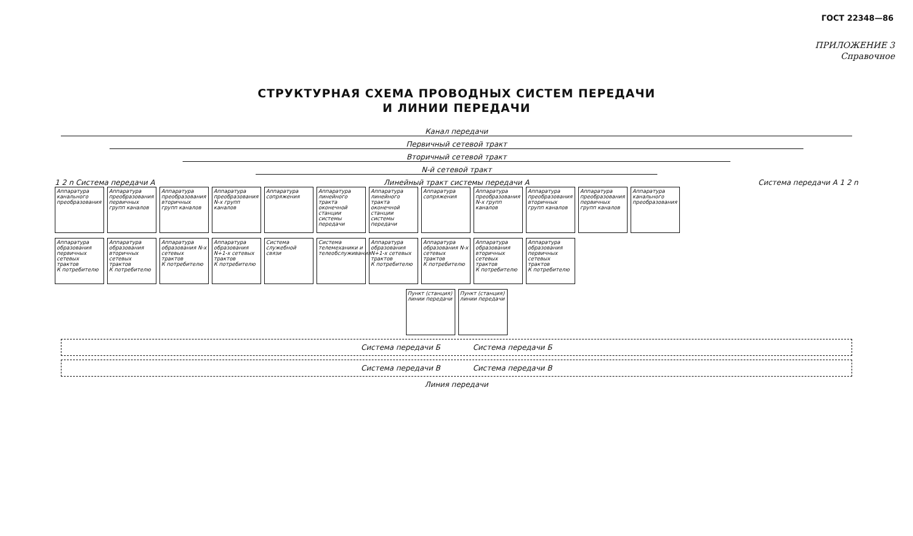ГОСТ 22348—86
ПРИЛОЖЕНИЕ 3
Справочное
СТРУКТУРНАЯ СХЕМА ПРОВОДНЫХ СИСТЕМ ПЕРЕДАЧИ
И ЛИНИИ ПЕРЕДАЧИ
Канал передачи
Первичный сетевой тракт
Вторичный сетевой тракт
N-й сетевой тракт
1 2 n Система передачи А Линейный тракт системы передачи А Система передачи А 1 2 n
Аппаратура канального преобразования
Аппаратура преобразования первичных групп каналов
Аппаратура преобразования вторичных групп каналов
Аппаратура преобразования N-х групп каналов
Аппаратура сопряжения
Аппаратура линейного тракта оконечной станции системы передачи
Аппаратура линейного тракта оконечной станции системы передачи
Аппаратура сопряжения
Аппаратура преобразования N-х групп каналов
Аппаратура преобразования вторичных групп каналов
Аппаратура преобразования первичных групп каналов
Аппаратура канального преобразования
Аппаратура образования первичных сетевых трактов
К потребителю
Аппаратура образования вторичных сетевых трактов
К потребителю
Аппаратура образования N-х сетевых трактов
К потребителю
Аппаратура образования N+1-х сетевых трактов
К потребителю
Система служебной связи
Система телемеханики и телеобслуживания
Аппаратура образования N+1-х сетевых трактов
К потребителю
Аппаратура образования N-х сетевых трактов
К потребителю
Аппаратура образования вторичных сетевых трактов
К потребителю
Аппаратура образования первичных сетевых трактов
К потребителю
Пункт (станция) линии передачи
Пункт (станция) линии передачи
Система передачи Б Система передачи Б
Система передачи В Система передачи В
Линия передачи